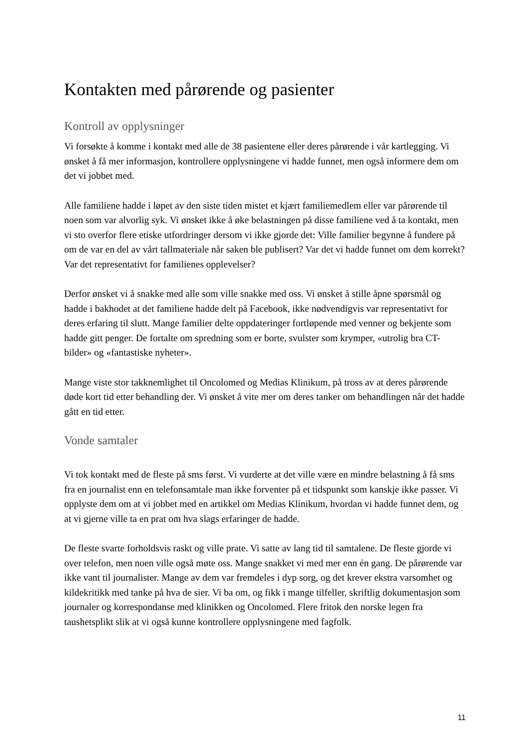Kontakten med pårørende og pasienter
Kontroll av opplysninger
Vi forsøkte å komme i kontakt med alle de 38 pasientene eller deres pårørende i vår kartlegging. Vi ønsket å få mer informasjon, kontrollere opplysningene vi hadde funnet, men også informere dem om det vi jobbet med.
Alle familiene hadde i løpet av den siste tiden mistet et kjært familiemedlem eller var pårørende til noen som var alvorlig syk. Vi ønsket ikke å øke belastningen på disse familiene ved å ta kontakt, men vi sto overfor flere etiske utfordringer dersom vi ikke gjorde det: Ville familier begynne å fundere på om de var en del av vårt tallmateriale når saken ble publisert? Var det vi hadde funnet om dem korrekt? Var det representativt for familienes opplevelser?
Derfor ønsket vi å snakke med alle som ville snakke med oss. Vi ønsket å stille åpne spørsmål og hadde i bakhodet at det familiene hadde delt på Facebook, ikke nødvendigvis var representativt for deres erfaring til slutt. Mange familier delte oppdateringer fortløpende med venner og bekjente som hadde gitt penger. De fortalte om spredning som er borte, svulster som krymper, «utrolig bra CT-bilder» og «fantastiske nyheter».
Mange viste stor takknemlighet til Oncolomed og Medias Klinikum, på tross av at deres pårørende døde kort tid etter behandling der. Vi ønsket å vite mer om deres tanker om behandlingen når det hadde gått en tid etter.
Vonde samtaler
Vi tok kontakt med de fleste på sms først. Vi vurderte at det ville være en mindre belastning å få sms fra en journalist enn en telefonsamtale man ikke forventer på et tidspunkt som kanskje ikke passer. Vi opplyste dem om at vi jobbet med en artikkel om Medias Klinikum, hvordan vi hadde funnet dem, og at vi gjerne ville ta en prat om hva slags erfaringer de hadde.
De fleste svarte forholdsvis raskt og ville prate. Vi satte av lang tid til samtalene. De fleste gjorde vi over telefon, men noen ville også møte oss. Mange snakket vi med mer enn én gang. De pårørende var ikke vant til journalister. Mange av dem var fremdeles i dyp sorg, og det krever ekstra varsomhet og kildekritikk med tanke på hva de sier. Vi ba om, og fikk i mange tilfeller, skriftlig dokumentasjon som journaler og korrespondanse med klinikken og Oncolomed. Flere fritok den norske legen fra taushetsplikt slik at vi også kunne kontrollere opplysningene med fagfolk.
11